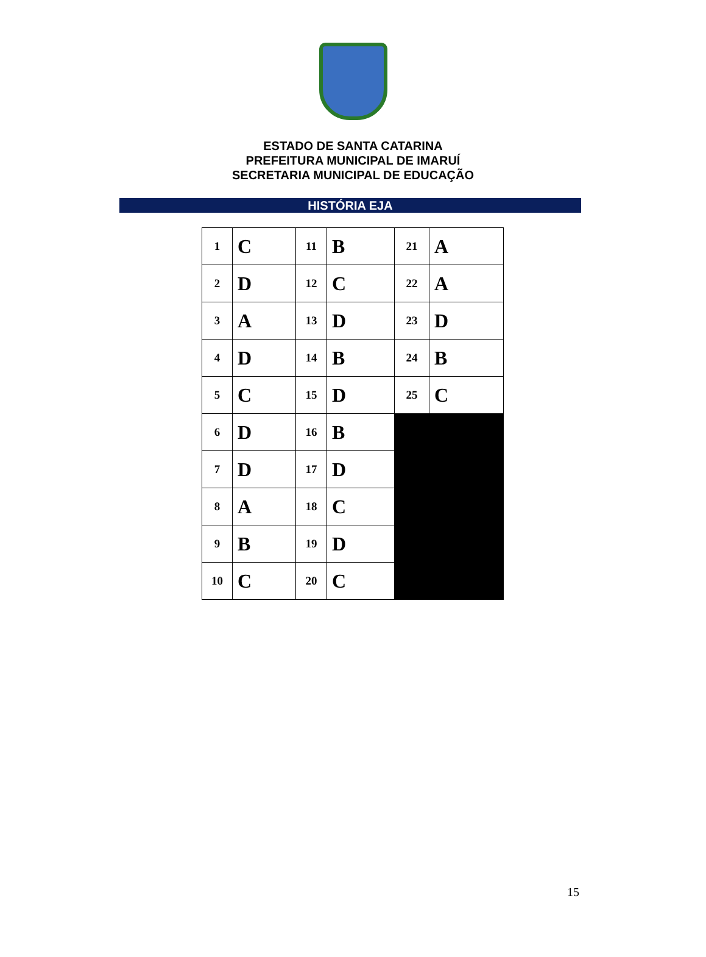ESTADO DE SANTA CATARINA
PREFEITURA MUNICIPAL DE IMARUÍ
SECRETARIA MUNICIPAL DE EDUCAÇÃO
HISTÓRIA EJA
| 1 | C | 11 | B | 21 | A |
| 2 | D | 12 | C | 22 | A |
| 3 | A | 13 | D | 23 | D |
| 4 | D | 14 | B | 24 | B |
| 5 | C | 15 | D | 25 | C |
| 6 | D | 16 | B | | |
| 7 | D | 17 | D | | |
| 8 | A | 18 | C | | |
| 9 | B | 19 | D | | |
| 10 | C | 20 | C | | |
15